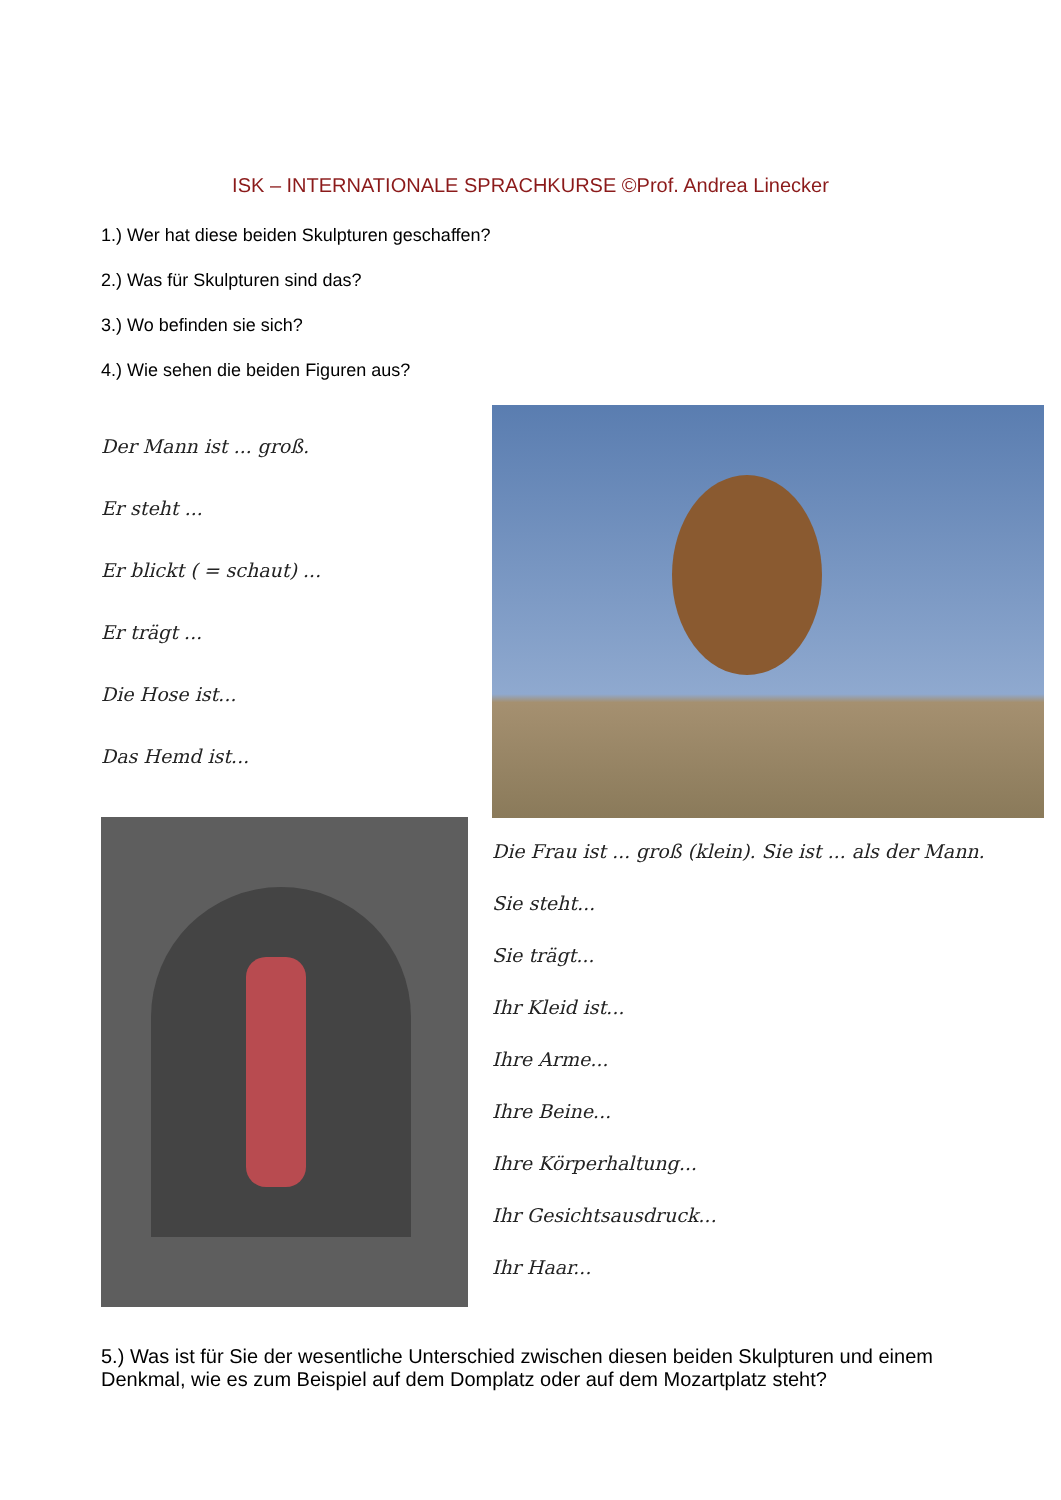ISK – INTERNATIONALE SPRACHKURSE ©Prof. Andrea Linecker
1.) Wer hat diese beiden Skulpturen geschaffen?
2.) Was für Skulpturen sind das?
3.) Wo befinden sie sich?
4.) Wie sehen die beiden Figuren aus?
Der Mann ist ... groß.
Er steht ...
Er blickt ( = schaut) ...
Er trägt ...
Die Hose ist...
Das Hemd ist...
Die Frau ist ... groß (klein). Sie ist ... als der Mann.
Sie steht...
Sie trägt...
Ihr Kleid ist...
Ihre Arme...
Ihre Beine...
Ihre Körperhaltung...
Ihr Gesichtsausdruck...
Ihr Haar...
5.) Was ist für Sie der wesentliche Unterschied zwischen diesen beiden Skulpturen und einem Denkmal, wie es zum Beispiel auf dem Domplatz oder auf dem Mozartplatz steht?